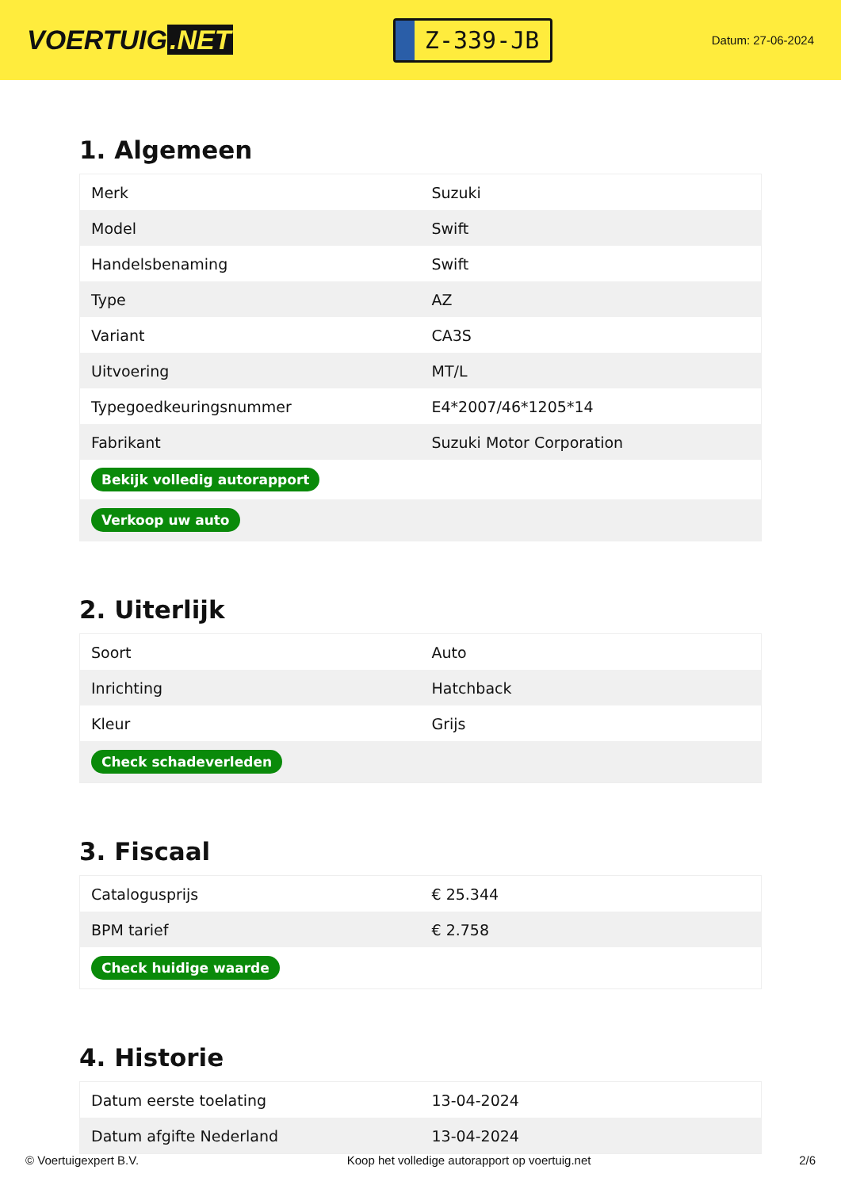VOERTUIG.NET
Z-339-JB
Datum: 27-06-2024
1. Algemeen
| Merk | Suzuki |
| Model | Swift |
| Handelsbenaming | Swift |
| Type | AZ |
| Variant | CA3S |
| Uitvoering | MT/L |
| Typegoedkeuringsnummer | E4*2007/46*1205*14 |
| Fabrikant | Suzuki Motor Corporation |
| Bekijk volledig autorapport | |
| Verkoop uw auto | |
2. Uiterlijk
| Soort | Auto |
| Inrichting | Hatchback |
| Kleur | Grijs |
| Check schadeverleden | |
3. Fiscaal
| Catalogusprijs | € 25.344 |
| BPM tarief | € 2.758 |
| Check huidige waarde | |
4. Historie
| Datum eerste toelating | 13-04-2024 |
| Datum afgifte Nederland | 13-04-2024 |
© Voertuigexpert B.V. Koop het volledige autorapport op voertuig.net 2/6